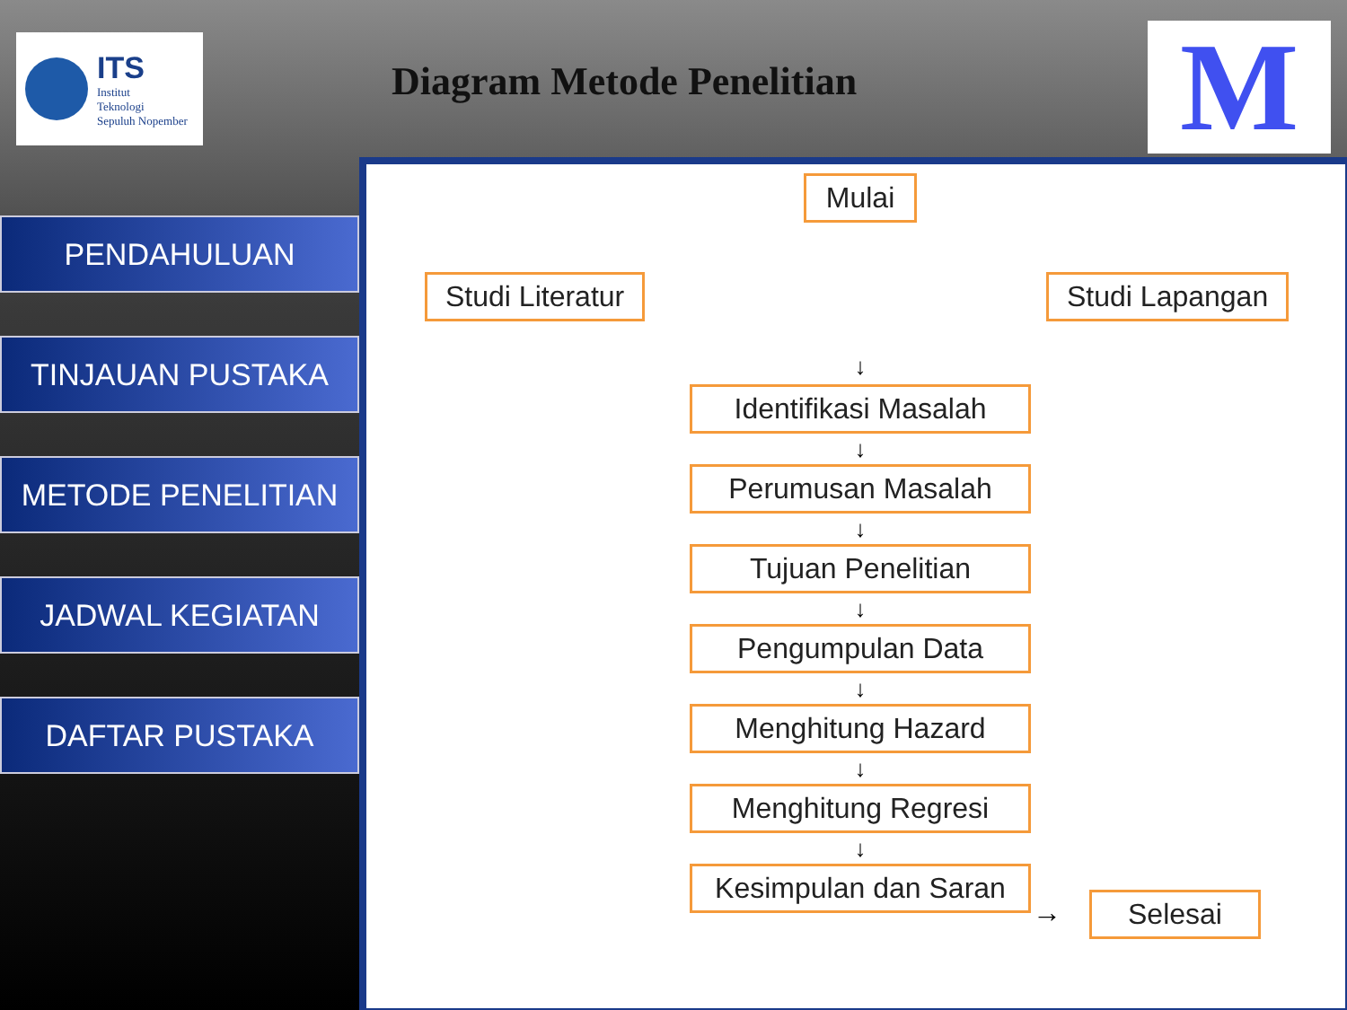ITS
Institut
Teknologi
Sepuluh Nopember
Diagram Metode Penelitian
M
PENDAHULUAN
TINJAUAN PUSTAKA
METODE PENELITIAN
JADWAL KEGIATAN
DAFTAR PUSTAKA
Studi Literatur Studi Lapangan
Mulai
↓
Identifikasi Masalah
↓
Perumusan Masalah
↓
Tujuan Penelitian
↓
Pengumpulan Data
↓
Menghitung Hazard
↓
Menghitung Regresi
↓
Kesimpulan dan Saran
Selesai
→